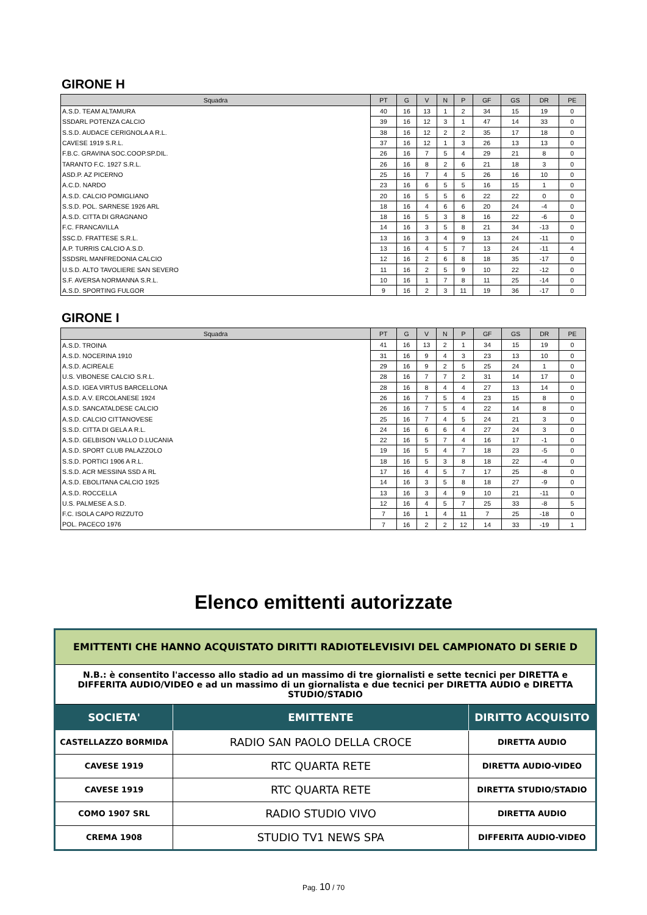GIRONE H
| Squadra | PT | G | V | N | P | GF | GS | DR | PE |
| --- | --- | --- | --- | --- | --- | --- | --- | --- | --- |
| A.S.D. TEAM ALTAMURA | 40 | 16 | 13 | 1 | 2 | 34 | 15 | 19 | 0 |
| SSDARL POTENZA CALCIO | 39 | 16 | 12 | 3 | 1 | 47 | 14 | 33 | 0 |
| S.S.D. AUDACE CERIGNOLA A R.L. | 38 | 16 | 12 | 2 | 2 | 35 | 17 | 18 | 0 |
| CAVESE 1919 S.R.L. | 37 | 16 | 12 | 1 | 3 | 26 | 13 | 13 | 0 |
| F.B.C. GRAVINA SOC.COOP.SP.DIL. | 26 | 16 | 7 | 5 | 4 | 29 | 21 | 8 | 0 |
| TARANTO F.C. 1927 S.R.L. | 26 | 16 | 8 | 2 | 6 | 21 | 18 | 3 | 0 |
| ASD.P. AZ PICERNO | 25 | 16 | 7 | 4 | 5 | 26 | 16 | 10 | 0 |
| A.C.D. NARDO | 23 | 16 | 6 | 5 | 5 | 16 | 15 | 1 | 0 |
| A.S.D. CALCIO POMIGLIANO | 20 | 16 | 5 | 5 | 6 | 22 | 22 | 0 | 0 |
| S.S.D. POL. SARNESE 1926 ARL | 18 | 16 | 4 | 6 | 6 | 20 | 24 | -4 | 0 |
| A.S.D. CITTA DI GRAGNANO | 18 | 16 | 5 | 3 | 8 | 16 | 22 | -6 | 0 |
| F.C. FRANCAVILLA | 14 | 16 | 3 | 5 | 8 | 21 | 34 | -13 | 0 |
| SSC.D. FRATTESE S.R.L. | 13 | 16 | 3 | 4 | 9 | 13 | 24 | -11 | 0 |
| A.P. TURRIS CALCIO A.S.D. | 13 | 16 | 4 | 5 | 7 | 13 | 24 | -11 | 4 |
| SSDSRL MANFREDONIA CALCIO | 12 | 16 | 2 | 6 | 8 | 18 | 35 | -17 | 0 |
| U.S.D. ALTO TAVOLIERE SAN SEVERO | 11 | 16 | 2 | 5 | 9 | 10 | 22 | -12 | 0 |
| S.F. AVERSA NORMANNA S.R.L. | 10 | 16 | 1 | 7 | 8 | 11 | 25 | -14 | 0 |
| A.S.D. SPORTING FULGOR | 9 | 16 | 2 | 3 | 11 | 19 | 36 | -17 | 0 |
GIRONE I
| Squadra | PT | G | V | N | P | GF | GS | DR | PE |
| --- | --- | --- | --- | --- | --- | --- | --- | --- | --- |
| A.S.D. TROINA | 41 | 16 | 13 | 2 | 1 | 34 | 15 | 19 | 0 |
| A.S.D. NOCERINA 1910 | 31 | 16 | 9 | 4 | 3 | 23 | 13 | 10 | 0 |
| A.S.D. ACIREALE | 29 | 16 | 9 | 2 | 5 | 25 | 24 | 1 | 0 |
| U.S. VIBONESE CALCIO S.R.L. | 28 | 16 | 7 | 7 | 2 | 31 | 14 | 17 | 0 |
| A.S.D. IGEA VIRTUS BARCELLONA | 28 | 16 | 8 | 4 | 4 | 27 | 13 | 14 | 0 |
| A.S.D. A.V. ERCOLANESE 1924 | 26 | 16 | 7 | 5 | 4 | 23 | 15 | 8 | 0 |
| A.S.D. SANCATALDESE CALCIO | 26 | 16 | 7 | 5 | 4 | 22 | 14 | 8 | 0 |
| A.S.D. CALCIO CITTANOVESE | 25 | 16 | 7 | 4 | 5 | 24 | 21 | 3 | 0 |
| S.S.D. CITTA DI GELA A R.L. | 24 | 16 | 6 | 6 | 4 | 27 | 24 | 3 | 0 |
| A.S.D. GELBISON VALLO D.LUCANIA | 22 | 16 | 5 | 7 | 4 | 16 | 17 | -1 | 0 |
| A.S.D. SPORT CLUB PALAZZOLO | 19 | 16 | 5 | 4 | 7 | 18 | 23 | -5 | 0 |
| S.S.D. PORTICI 1906 A R.L. | 18 | 16 | 5 | 3 | 8 | 18 | 22 | -4 | 0 |
| S.S.D. ACR MESSINA SSD A RL | 17 | 16 | 4 | 5 | 7 | 17 | 25 | -8 | 0 |
| A.S.D. EBOLITANA CALCIO 1925 | 14 | 16 | 3 | 5 | 8 | 18 | 27 | -9 | 0 |
| A.S.D. ROCCELLA | 13 | 16 | 3 | 4 | 9 | 10 | 21 | -11 | 0 |
| U.S. PALMESE A.S.D. | 12 | 16 | 4 | 5 | 7 | 25 | 33 | -8 | 5 |
| F.C. ISOLA CAPO RIZZUTO | 7 | 16 | 1 | 4 | 11 | 7 | 25 | -18 | 0 |
| POL. PACECO 1976 | 7 | 16 | 2 | 2 | 12 | 14 | 33 | -19 | 1 |
Elenco emittenti autorizzate
| EMITTENTI CHE HANNO ACQUISTATO DIRITTI RADIOTELEVISIVI DEL CAMPIONATO DI SERIE D | | |
| N.B.: è consentito l'accesso allo stadio ad un massimo di tre giornalisti e sette tecnici per DIRETTA e DIFFERITA AUDIO/VIDEO e ad un massimo di un giornalista e due tecnici per DIRETTA AUDIO e DIRETTA STUDIO/STADIO | | |
| SOCIETA' | EMITTENTE | DIRITTO ACQUISITO |
| CASTELLAZZO BORMIDA | RADIO SAN PAOLO DELLA CROCE | DIRETTA AUDIO |
| CAVESE 1919 | RTC QUARTA RETE | DIRETTA AUDIO-VIDEO |
| CAVESE 1919 | RTC QUARTA RETE | DIRETTA STUDIO/STADIO |
| COMO 1907 SRL | RADIO STUDIO VIVO | DIRETTA AUDIO |
| CREMA 1908 | STUDIO TV1 NEWS SPA | DIFFERITA AUDIO-VIDEO |
Pag. 10 / 70